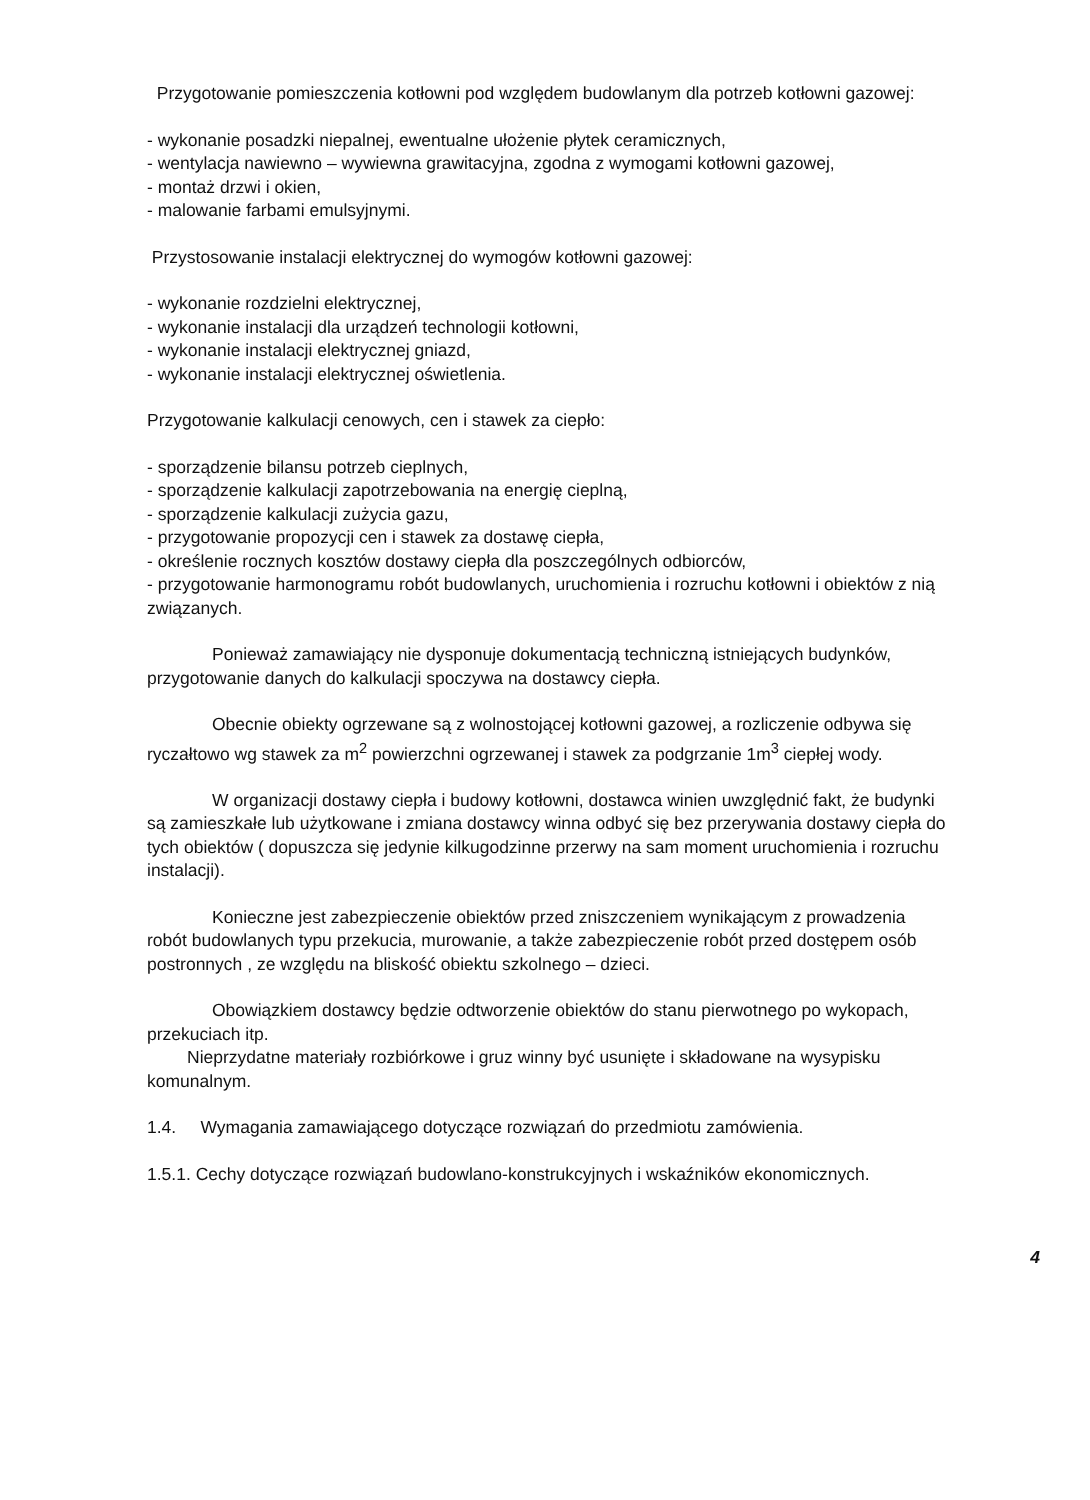Przygotowanie pomieszczenia kotłowni pod względem budowlanym dla potrzeb kotłowni gazowej:
- wykonanie posadzki niepalnej, ewentualne ułożenie płytek ceramicznych,
- wentylacja nawiewno – wywiewna grawitacyjna, zgodna z wymogami kotłowni gazowej,
- montaż drzwi i okien,
- malowanie farbami emulsyjnymi.
Przystosowanie instalacji elektrycznej do wymogów kotłowni gazowej:
- wykonanie rozdzielni elektrycznej,
- wykonanie instalacji dla urządzeń technologii kotłowni,
- wykonanie instalacji elektrycznej gniazd,
- wykonanie instalacji elektrycznej oświetlenia.
Przygotowanie kalkulacji cenowych, cen i stawek za ciepło:
- sporządzenie bilansu potrzeb cieplnych,
- sporządzenie kalkulacji zapotrzebowania na energię cieplną,
- sporządzenie kalkulacji zużycia gazu,
- przygotowanie propozycji cen i stawek za dostawę ciepła,
- określenie rocznych kosztów dostawy ciepła dla poszczególnych odbiorców,
- przygotowanie harmonogramu robót budowlanych, uruchomienia i rozruchu kotłowni i obiektów z nią związanych.
Ponieważ zamawiający nie dysponuje dokumentacją techniczną istniejących budynków, przygotowanie danych do kalkulacji spoczywa na dostawcy ciepła.
Obecnie obiekty ogrzewane są z wolnostojącej kotłowni gazowej, a rozliczenie odbywa się ryczałtowo wg stawek za m<sup>2</sup> powierzchni ogrzewanej i stawek za podgrzanie 1m<sup>3</sup> ciepłej wody.
W organizacji dostawy ciepła i budowy kotłowni, dostawca winien uwzględnić fakt, że budynki są zamieszkałe lub użytkowane i zmiana dostawcy winna odbyć się bez przerywania dostawy ciepła do tych obiektów ( dopuszcza się jedynie kilkugodzinne przerwy na sam moment uruchomienia i rozruchu instalacji).
Konieczne jest zabezpieczenie obiektów przed zniszczeniem wynikającym z prowadzenia robót budowlanych typu przekucia, murowanie, a także zabezpieczenie robót przed dostępem osób postronnych , ze względu na bliskość obiektu szkolnego – dzieci.
Obowiązkiem dostawcy będzie odtworzenie obiektów do stanu pierwotnego po wykopach, przekuciach itp.
Nieprzydatne materiały rozbiórkowe i gruz winny być usunięte i składowane na wysypisku komunalnym.
1.4. Wymagania zamawiającego dotyczące rozwiązań do przedmiotu zamówienia.
1.5.1. Cechy dotyczące rozwiązań budowlano-konstrukcyjnych i wskaźników ekonomicznych.
4